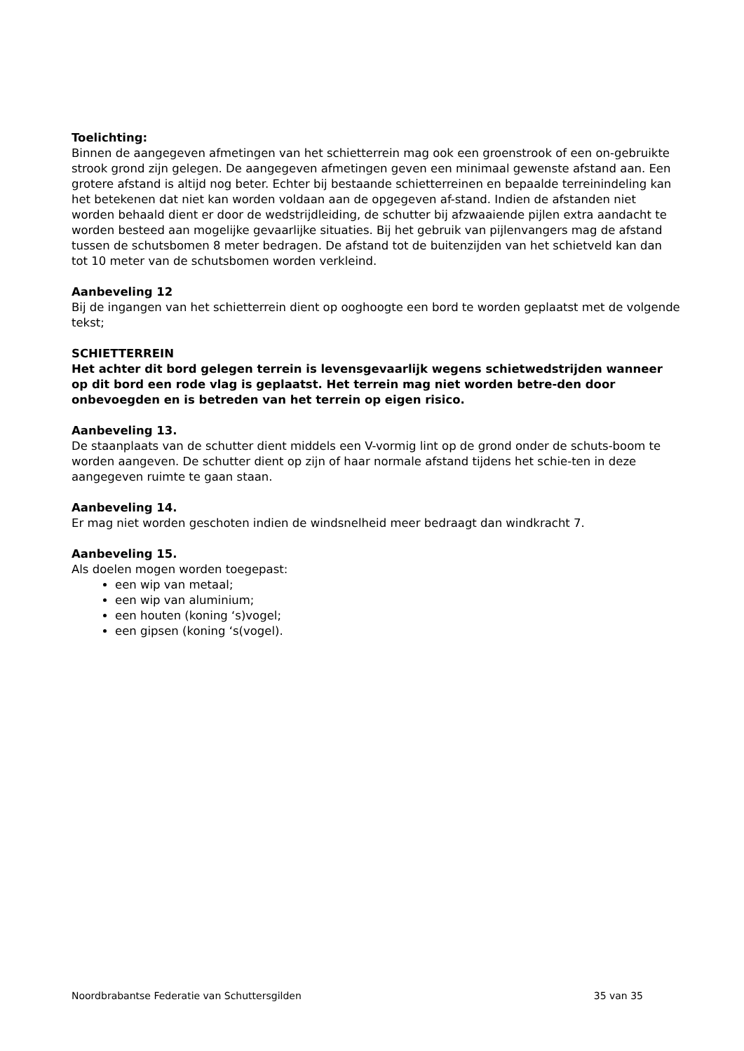Toelichting:
Binnen de aangegeven afmetingen van het schietterrein mag ook een groenstrook of een on-gebruikte strook grond zijn gelegen. De aangegeven afmetingen geven een minimaal gewenste afstand aan. Een grotere afstand is altijd nog beter. Echter bij bestaande schietterreinen en bepaalde terreinindeling kan het betekenen dat niet kan worden voldaan aan de opgegeven af-stand. Indien de afstanden niet worden behaald dient er door de wedstrijdleiding, de schutter bij afzwaaiende pijlen extra aandacht te worden besteed aan mogelijke gevaarlijke situaties. Bij het gebruik van pijlenvangers mag de afstand tussen de schutsbomen 8 meter bedragen. De afstand tot de buitenzijden van het schietveld kan dan tot 10 meter van de schutsbomen worden verkleind.
Aanbeveling 12
Bij de ingangen van het schietterrein dient op ooghoogte een bord te worden geplaatst met de volgende tekst;
SCHIETTERREIN
Het achter dit bord gelegen terrein is levensgevaarlijk wegens schietwedstrijden wanneer op dit bord een rode vlag is geplaatst. Het terrein mag niet worden betre-den door onbevoegden en is betreden van het terrein op eigen risico.
Aanbeveling 13.
De staanplaats van de schutter dient middels een V-vormig lint op de grond onder de schuts-boom te worden aangeven. De schutter dient op zijn of haar normale afstand tijdens het schie-ten in deze aangegeven ruimte te gaan staan.
Aanbeveling 14.
Er mag niet worden geschoten indien de windsnelheid meer bedraagt dan windkracht 7.
Aanbeveling 15.
Als doelen mogen worden toegepast:
een wip van metaal;
een wip van aluminium;
een houten (koning ‘s)vogel;
een gipsen (koning ‘s(vogel).
Noordbrabantse Federatie van Schuttersgilden 35 van 35